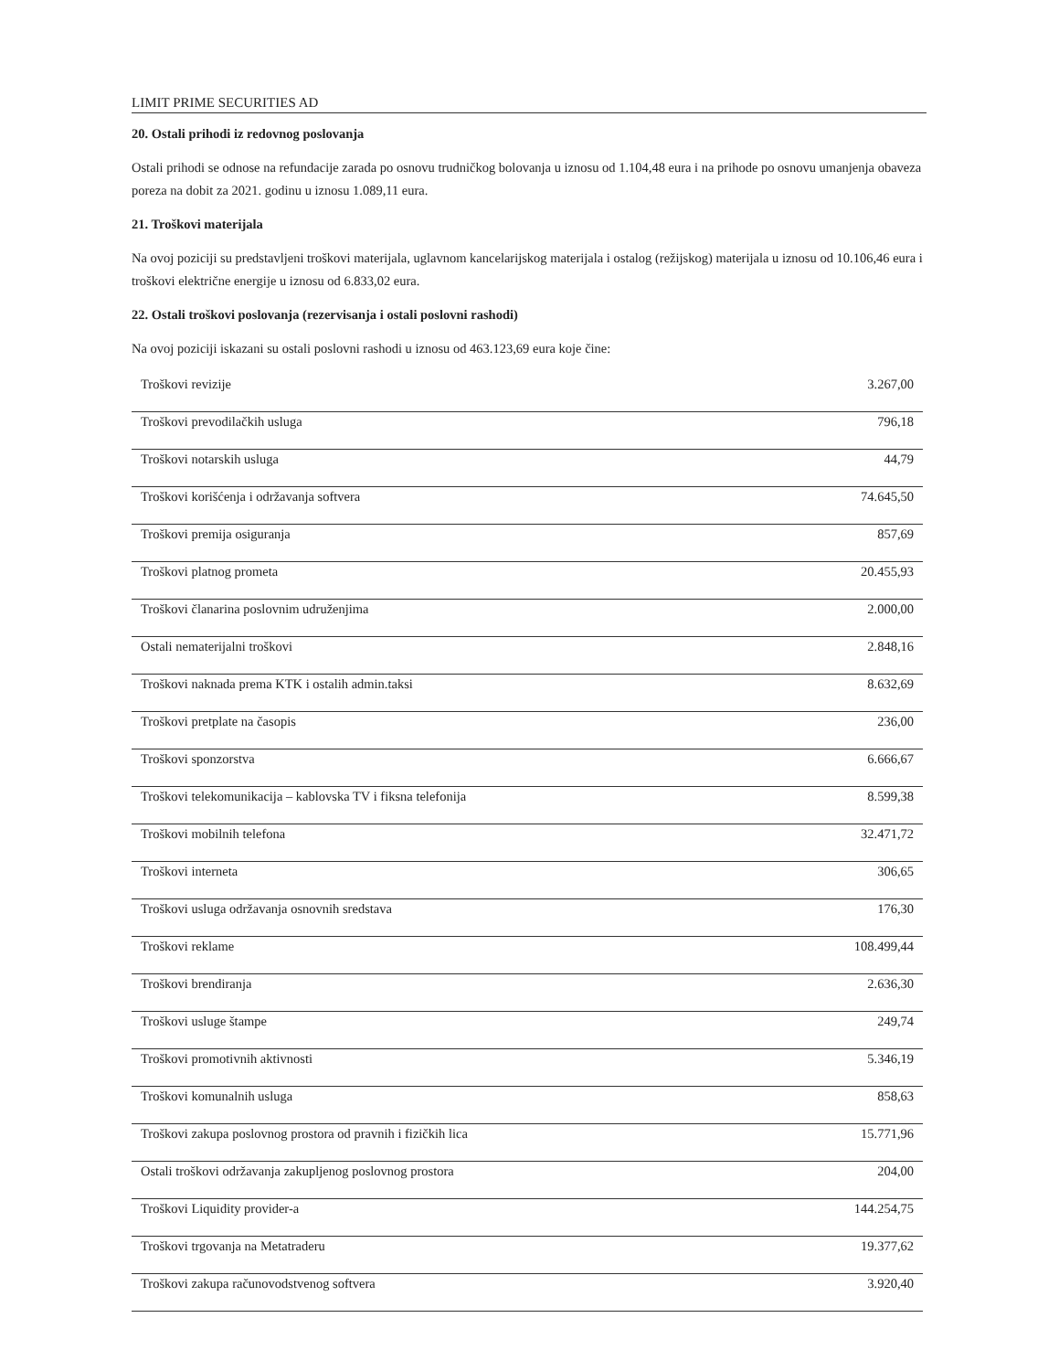LIMIT PRIME SECURITIES AD
20. Ostali prihodi iz redovnog poslovanja
Ostali prihodi se odnose na refundacije zarada po osnovu trudničkog bolovanja u iznosu od 1.104,48 eura i na prihode po osnovu umanjenja obaveza poreza na dobit za 2021. godinu u iznosu 1.089,11 eura.
21. Troškovi materijala
Na ovoj poziciji su predstavljeni troškovi materijala, uglavnom kancelarijskog materijala i ostalog (režijskog) materijala u iznosu od 10.106,46 eura i troškovi električne energije u iznosu od 6.833,02 eura.
22. Ostali troškovi poslovanja (rezervisanja i ostali poslovni rashodi)
Na ovoj poziciji iskazani su ostali poslovni rashodi u iznosu od 463.123,69 eura koje čine:
| Troškovi revizije | 3.267,00 |
| Troškovi prevodilačkih usluga | 796,18 |
| Troškovi notarskih usluga | 44,79 |
| Troškovi korišćenja i održavanja softvera | 74.645,50 |
| Troškovi premija osiguranja | 857,69 |
| Troškovi platnog prometa | 20.455,93 |
| Troškovi članarina poslovnim udruženjima | 2.000,00 |
| Ostali nematerijalni troškovi | 2.848,16 |
| Troškovi naknada prema KTK i ostalih admin.taksi | 8.632,69 |
| Troškovi pretplate na časopis | 236,00 |
| Troškovi sponzorstva | 6.666,67 |
| Troškovi telekomunikacija – kablovska TV i fiksna telefonija | 8.599,38 |
| Troškovi mobilnih telefona | 32.471,72 |
| Troškovi interneta | 306,65 |
| Troškovi usluga održavanja osnovnih sredstava | 176,30 |
| Troškovi reklame | 108.499,44 |
| Troškovi brendiranja | 2.636,30 |
| Troškovi usluge štampe | 249,74 |
| Troškovi promotivnih aktivnosti | 5.346,19 |
| Troškovi komunalnih usluga | 858,63 |
| Troškovi zakupa poslovnog prostora od pravnih i fizičkih lica | 15.771,96 |
| Ostali troškovi održavanja zakupljenog poslovnog prostora | 204,00 |
| Troškovi Liquidity provider-a | 144.254,75 |
| Troškovi trgovanja na Metatraderu | 19.377,62 |
| Troškovi zakupa računovodstvenog softvera | 3.920,40 |